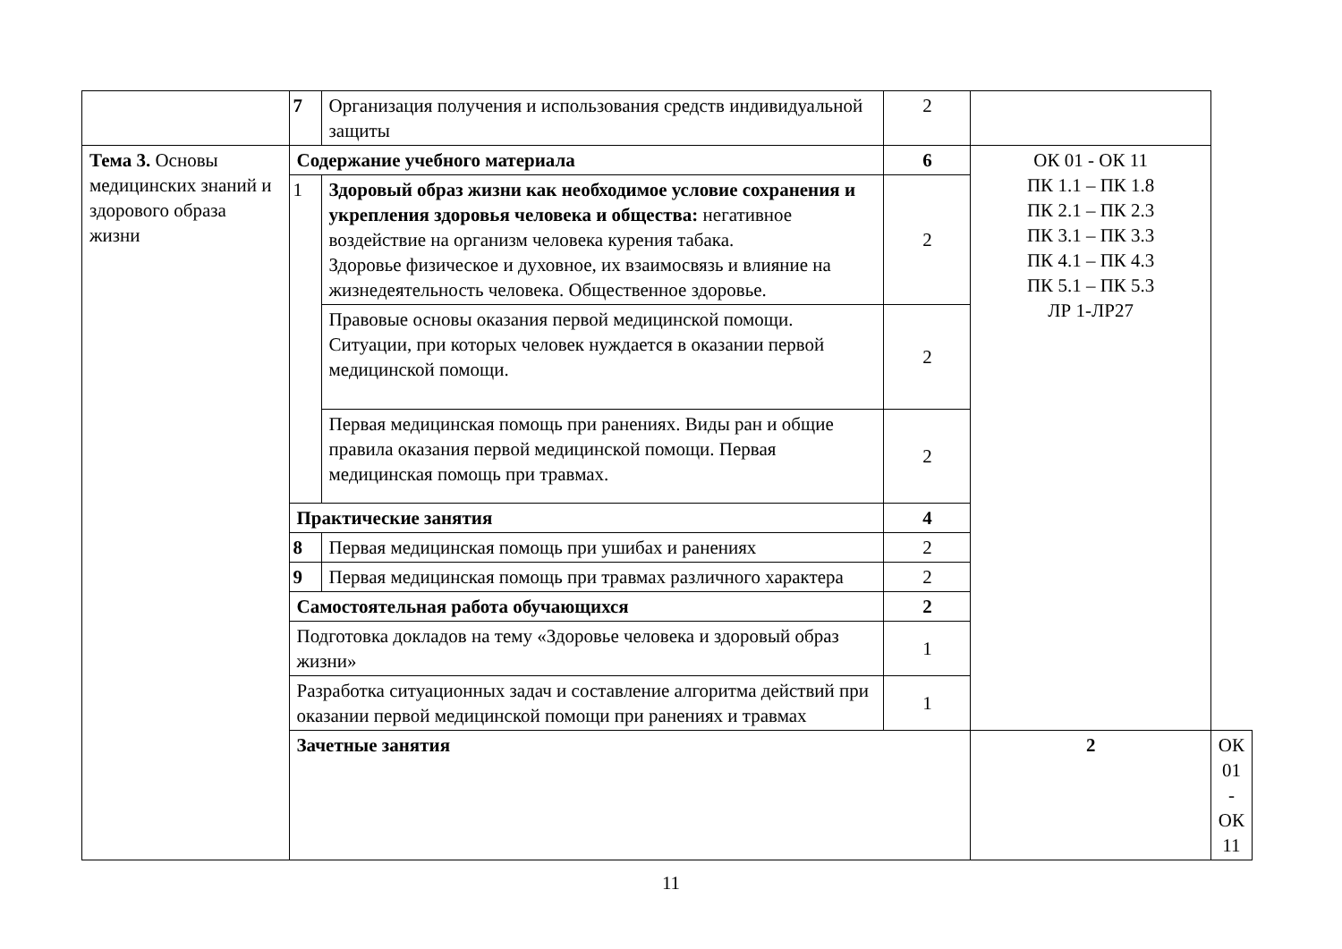| | 7 | Организация получения и использования средств индивидуальной защиты | 2 | | |
| Тема 3. Основы медицинских знаний и здорового образа жизни | Содержание учебного материала | | 6 | ОК 01 - ОК 11 ПК 1.1 – ПК 1.8 ПК 2.1 – ПК 2.3 ПК 3.1 – ПК 3.3 ПК 4.1 – ПК 4.3 ПК 5.1 – ПК 5.3 ЛР 1-ЛР27 | |
| | 1 | Здоровый образ жизни как необходимое условие сохранения и укрепления здоровья человека и общества: негативное воздействие на организм человека курения табака. Здоровье физическое и духовное, их взаимосвязь и влияние на жизнедеятельность человека. Общественное здоровье. | 2 | | |
| | | Правовые основы оказания первой медицинской помощи. Ситуации, при которых человек нуждается в оказании первой медицинской помощи. | 2 | | |
| | | Первая медицинская помощь при ранениях. Виды ран и общие правила оказания первой медицинской помощи. Первая медицинская помощь при травмах. | 2 | | |
| | Практические занятия | | 4 | | |
| | 8 | Первая медицинская помощь при ушибах и ранениях | 2 | | |
| | 9 | Первая медицинская помощь при травмах различного характера | 2 | | |
| | Самостоятельная работа обучающихся | | 2 | | |
| | Подготовка докладов на тему «Здоровье человека и здоровый образ жизни» | | 1 | | |
| | Разработка ситуационных задач и составление алгоритма действий при оказании первой медицинской помощи при ранениях и травмах | | 1 | | |
| | Зачетные занятия | | | 2 | ОК 01 - ОК 11 |
11